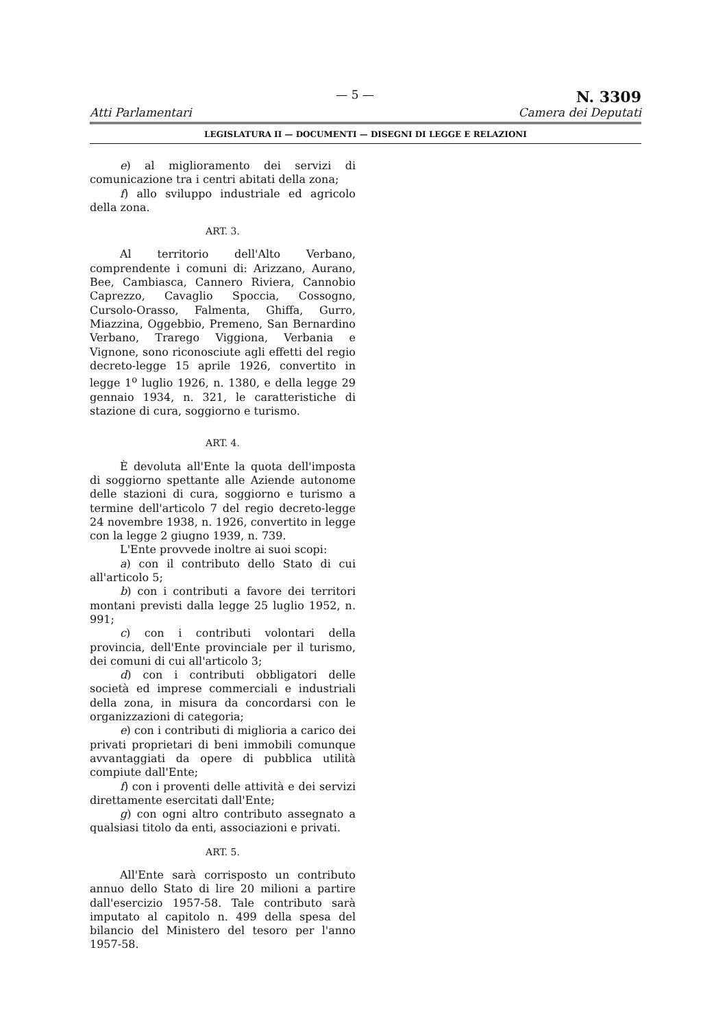Atti Parlamentari — 5 —
N. 3309
Camera dei Deputati
LEGISLATURA II — DOCUMENTI — DISEGNI DI LEGGE E RELAZIONI
e) al miglioramento dei servizi di comunicazione tra i centri abitati della zona;
f) allo sviluppo industriale ed agricolo della zona.
ART. 3.
Al territorio dell'Alto Verbano, comprendente i comuni di: Arizzano, Aurano, Bee, Cambiasca, Cannero Riviera, Cannobio Caprezzo, Cavaglio Spoccia, Cossogno, Cursolo-Orasso, Falmenta, Ghiffa, Gurro, Miazzina, Oggebbio, Premeno, San Bernardino Verbano, Trarego Viggiona, Verbania e Vignone, sono riconosciute agli effetti del regio decreto-legge 15 aprile 1926, convertito in legge 1<sup>o</sup> luglio 1926, n. 1380, e della legge 29 gennaio 1934, n. 321, le caratteristiche di stazione di cura, soggiorno e turismo.
ART. 4.
È devoluta all'Ente la quota dell'imposta di soggiorno spettante alle Aziende autonome delle stazioni di cura, soggiorno e turismo a termine dell'articolo 7 del regio decreto-legge 24 novembre 1938, n. 1926, convertito in legge con la legge 2 giugno 1939, n. 739.
L'Ente provvede inoltre ai suoi scopi:
a) con il contributo dello Stato di cui all'articolo 5;
b) con i contributi a favore dei territori montani previsti dalla legge 25 luglio 1952, n. 991;
c) con i contributi volontari della provincia, dell'Ente provinciale per il turismo, dei comuni di cui all'articolo 3;
d) con i contributi obbligatori delle società ed imprese commerciali e industriali della zona, in misura da concordarsi con le organizzazioni di categoria;
e) con i contributi di miglioria a carico dei privati proprietari di beni immobili comunque avvantaggiati da opere di pubblica utilità compiute dall'Ente;
f) con i proventi delle attività e dei servizi direttamente esercitati dall'Ente;
g) con ogni altro contributo assegnato a qualsiasi titolo da enti, associazioni e privati.
ART. 5.
All'Ente sarà corrisposto un contributo annuo dello Stato di lire 20 milioni a partire dall'esercizio 1957-58. Tale contributo sarà imputato al capitolo n. 499 della spesa del bilancio del Ministero del tesoro per l'anno 1957-58.